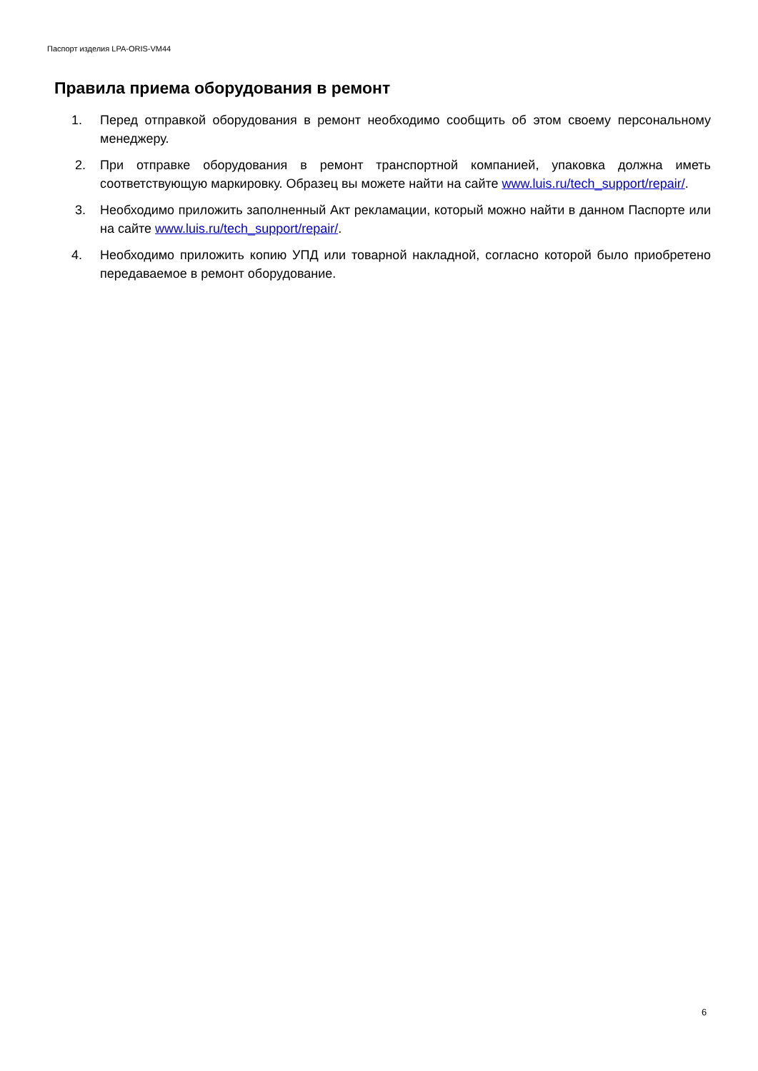Паспорт изделия LPA-ORIS-VM44
Правила приема оборудования в ремонт
1. Перед отправкой оборудования в ремонт необходимо сообщить об этом своему персональному менеджеру.
2. При отправке оборудования в ремонт транспортной компанией, упаковка должна иметь соответствующую маркировку. Образец вы можете найти на сайте www.luis.ru/tech_support/repair/.
3. Необходимо приложить заполненный Акт рекламации, который можно найти в данном Паспорте или на сайте www.luis.ru/tech_support/repair/.
4. Необходимо приложить копию УПД или товарной накладной, согласно которой было приобретено передаваемое в ремонт оборудование.
6